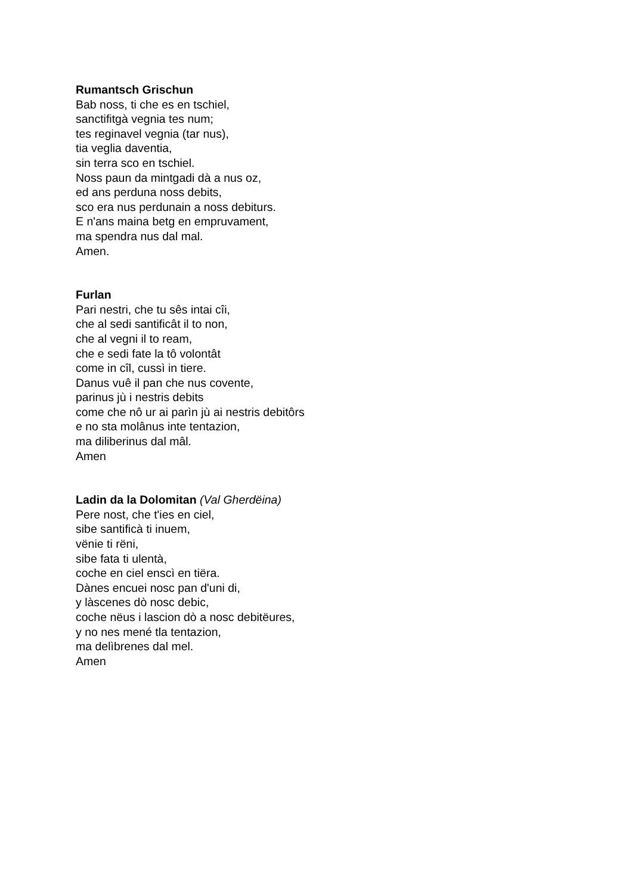Rumantsch Grischun
Bab noss, ti che es en tschiel,
sanctifitgà vegnia tes num;
tes reginavel vegnia (tar nus),
tia veglia daventia,
sin terra sco en tschiel.
Noss paun da mintgadi dà a nus oz,
ed ans perduna noss debits,
sco era nus perdunain a noss debiturs.
E n'ans maina betg en empruvament,
ma spendra nus dal mal.
Amen.
Furlan
Pari nestri, che tu sês intai cîi,
che al sedi santificât il to non,
che al vegni il to ream,
che e sedi fate la tô volontât
come in cîl, cussì in tiere.
Danus vuê il pan che nus covente,
parinus jù i nestris debits
come che nô ur ai parìn jù ai nestris debitôrs
e no sta molânus inte tentazion,
ma diliberinus dal mâl.
Amen
Ladin da la Dolomitan (Val Gherdëina)
Pere nost, che t'ies en ciel,
sibe santificà ti inuem,
vënie ti rëni,
sibe fata ti ulentà,
coche en ciel enscì en tiëra.
Dànes encuei nosc pan d'uni di,
y làscenes dò nosc debic,
coche nëus i lascion dò a nosc debitëures,
y no nes mené tla tentazion,
ma delìbrenes dal mel.
Amen